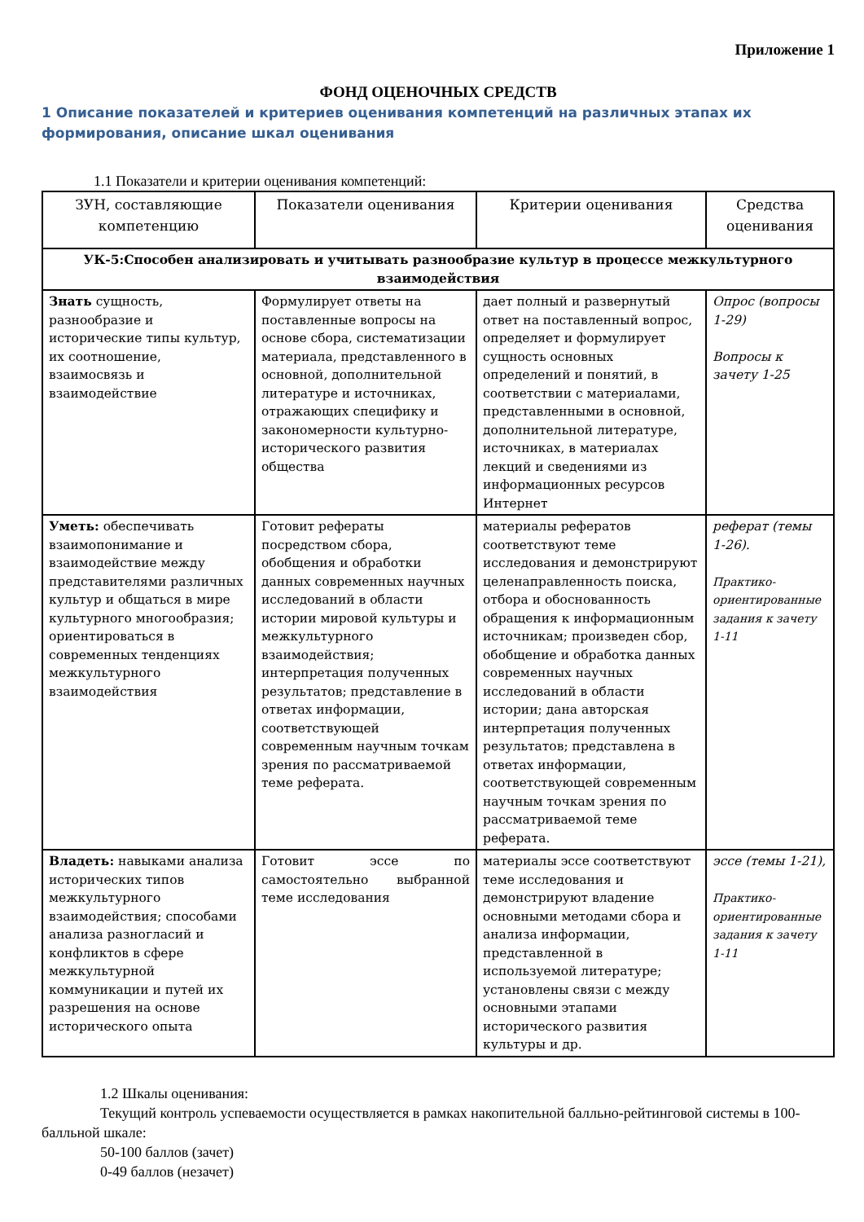Приложение 1
ФОНД ОЦЕНОЧНЫХ СРЕДСТВ
1 Описание показателей и критериев оценивания компетенций на различных этапах их формирования, описание шкал оценивания
1.1 Показатели и критерии оценивания компетенций:
| ЗУН, составляющие компетенцию | Показатели оценивания | Критерии оценивания | Средства оценивания |
| --- | --- | --- | --- |
| УК-5:Способен анализировать и учитывать разнообразие культур в процессе межкультурного взаимодействия | | | |
| Знать сущность, разнообразие и исторические типы культур, их соотношение, взаимосвязь и взаимодействие | Формулирует ответы на поставленные вопросы на основе сбора, систематизации материала, представленного в основной, дополнительной литературе и источниках, отражающих специфику и закономерности культурно-исторического развития общества | дает полный и развернутый ответ на поставленный вопрос, определяет и формулирует сущность основных определений и понятий, в соответствии с материалами, представленными в основной, дополнительной литературе, источниках, в материалах лекций и сведениями из информационных ресурсов Интернет | Опрос (вопросы 1-29) Вопросы к зачету 1-25 |
| Уметь: обеспечивать взаимопонимание и взаимодействие между представителями различных культур и общаться в мире культурного многообразия; ориентироваться в современных тенденциях межкультурного взаимодействия | Готовит рефераты посредством сбора, обобщения и обработки данных современных научных исследований в области истории мировой культуры и межкультурного взаимодействия; интерпретация полученных результатов; представление в ответах информации, соответствующей современным научным точкам зрения по рассматриваемой теме реферата. | материалы рефератов соответствуют теме исследования и демонстрируют целенаправленность поиска, отбора и обоснованность обращения к информационным источникам; произведен сбор, обобщение и обработка данных современных научных исследований в области истории; дана авторская интерпретация полученных результатов; представлена в ответах информации, соответствующей современным научным точкам зрения по рассматриваемой теме реферата. | реферат (темы 1-26). Практико-ориентированные задания к зачету 1-11 |
| Владеть: навыками анализа исторических типов межкультурного взаимодействия; способами анализа разногласий и конфликтов в сфере межкультурной коммуникации и путей их разрешения на основе исторического опыта | Готовит эссе по самостоятельно выбранной теме исследования | материалы эссе соответствуют теме исследования и демонстрируют владение основными методами сбора и анализа информации, представленной в используемой литературе; установлены связи с между основными этапами исторического развития культуры и др. | эссе (темы 1-21), Практико-ориентированные задания к зачету 1-11 |
1.2 Шкалы оценивания:
Текущий контроль успеваемости осуществляется в рамках накопительной балльно-рейтинговой системы в 100-балльной шкале:
50-100 баллов (зачет)
0-49 баллов (незачет)